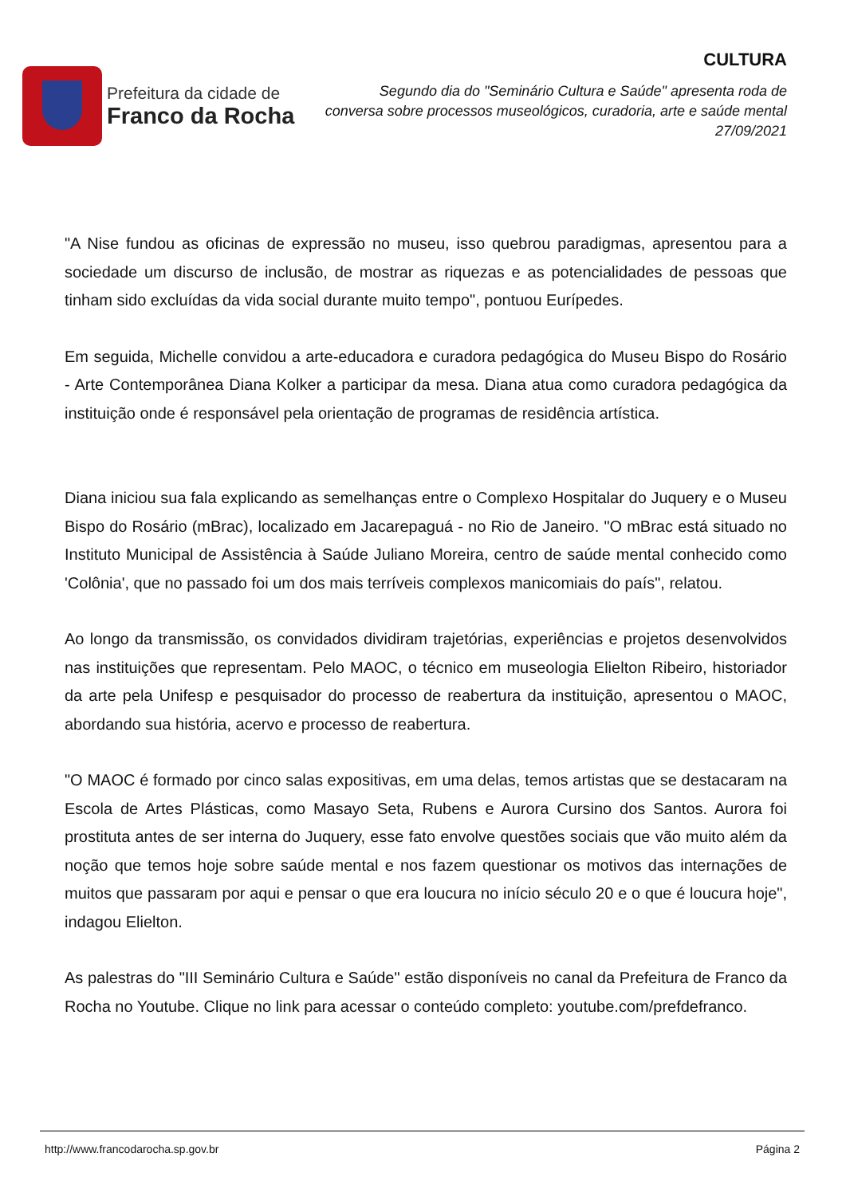Prefeitura da cidade de
Franco da Rocha
CULTURA
Segundo dia do "Seminário Cultura e Saúde" apresenta roda de conversa sobre processos museológicos, curadoria, arte e saúde mental
27/09/2021
"A Nise fundou as oficinas de expressão no museu, isso quebrou paradigmas, apresentou para a sociedade um discurso de inclusão, de mostrar as riquezas e as potencialidades de pessoas que tinham sido excluídas da vida social durante muito tempo", pontuou Eurípedes.
Em seguida, Michelle convidou a arte-educadora e curadora pedagógica do Museu Bispo do Rosário - Arte Contemporânea Diana Kolker a participar da mesa. Diana atua como curadora pedagógica da instituição onde é responsável pela orientação de programas de residência artística.
Diana iniciou sua fala explicando as semelhanças entre o Complexo Hospitalar do Juquery e o Museu Bispo do Rosário (mBrac), localizado em Jacarepaguá - no Rio de Janeiro. "O mBrac está situado no Instituto Municipal de Assistência à Saúde Juliano Moreira, centro de saúde mental conhecido como 'Colônia', que no passado foi um dos mais terríveis complexos manicomiais do país", relatou.
Ao longo da transmissão, os convidados dividiram trajetórias, experiências e projetos desenvolvidos nas instituições que representam. Pelo MAOC, o técnico em museologia Elielton Ribeiro, historiador da arte pela Unifesp e pesquisador do processo de reabertura da instituição, apresentou o MAOC, abordando sua história, acervo e processo de reabertura.
"O MAOC é formado por cinco salas expositivas, em uma delas, temos artistas que se destacaram na Escola de Artes Plásticas, como Masayo Seta, Rubens e Aurora Cursino dos Santos. Aurora foi prostituta antes de ser interna do Juquery, esse fato envolve questões sociais que vão muito além da noção que temos hoje sobre saúde mental e nos fazem questionar os motivos das internações de muitos que passaram por aqui e pensar o que era loucura no início século 20 e o que é loucura hoje", indagou Elielton.
As palestras do "III Seminário Cultura e Saúde" estão disponíveis no canal da Prefeitura de Franco da Rocha no Youtube. Clique no link para acessar o conteúdo completo: youtube.com/prefdefranco.
http://www.francodarocha.sp.gov.br Página 2